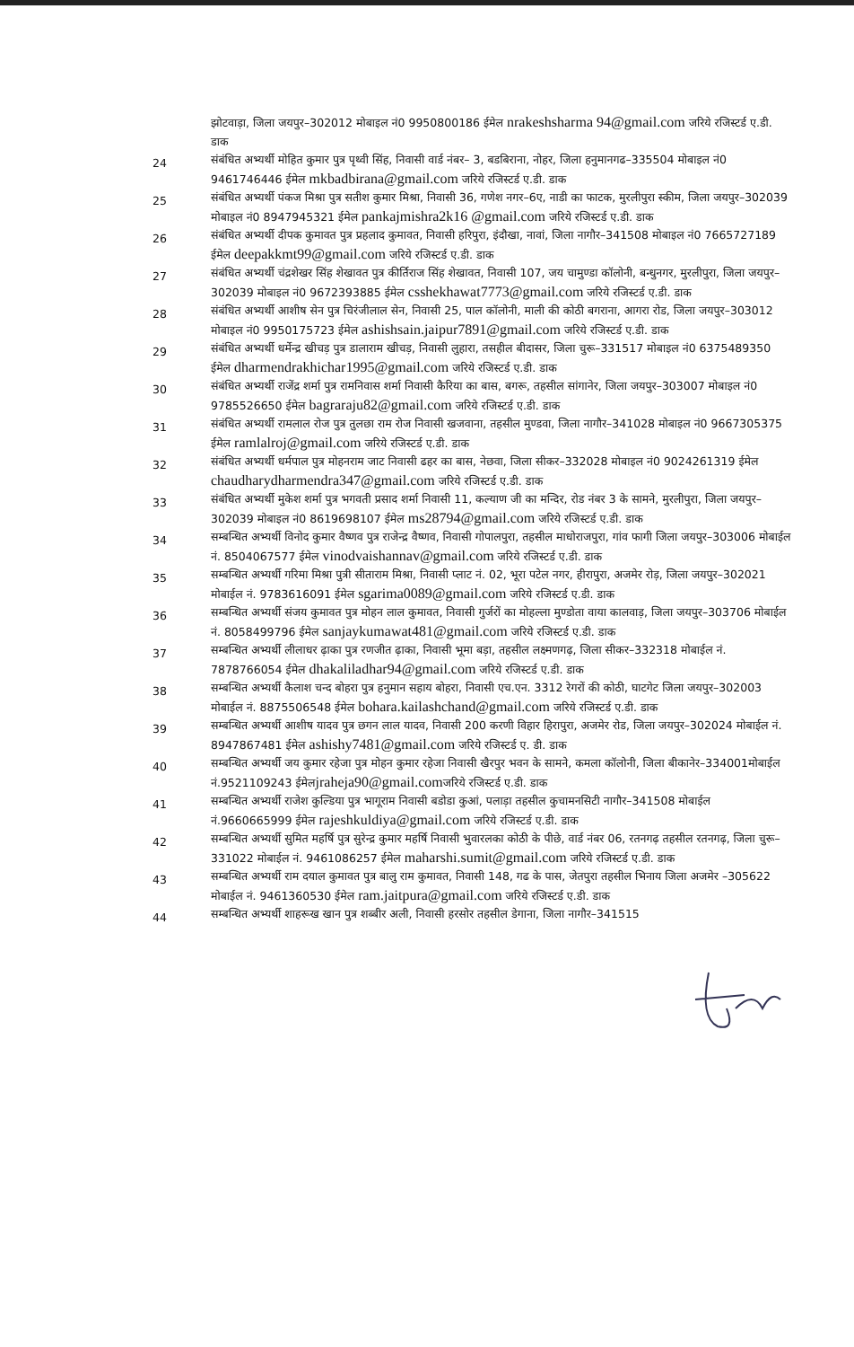झोटवाड़ा, जिला जयपुर–302012 मोबाइल नं0 9950800186 ईमेल nrakeshsharma 94@gmail.com जरिये रजिस्टर्ड ए.डी. डाक
24
संबंधित अभ्यर्थी मोहित कुमार पुत्र पृथ्वी सिंह, निवासी वार्ड नंबर– 3, बडबिराना, नोहर, जिला हनुमानगढ–335504 मोबाइल नं0 9461746446 ईमेल mkbadbirana@gmail.com जरिये रजिस्टर्ड ए.डी. डाक
25
संबंधित अभ्यर्थी पंकज मिश्रा पुत्र सतीश कुमार मिश्रा, निवासी 36, गणेश नगर–6ए, नाडी का फाटक, मुरलीपुरा स्कीम, जिला जयपुर–302039 मोबाइल नं0 8947945321 ईमेल pankajmishra2k16 @gmail.com जरिये रजिस्टर्ड ए.डी. डाक
26
संबंधित अभ्यर्थी दीपक कुमावत पुत्र प्रहलाद कुमावत, निवासी हरिपुरा, इंदौखा, नावां, जिला नागौर–341508 मोबाइल नं0 7665727189 ईमेल deepakkmt99@gmail.com जरिये रजिस्टर्ड ए.डी. डाक
27
संबंधित अभ्यर्थी चंद्रशेखर सिंह शेखावत पुत्र कीर्तिराज सिंह शेखावत, निवासी 107, जय चामुण्डा कॉलोनी, बन्धुनगर, मुरलीपुरा, जिला जयपुर–302039 मोबाइल नं0 9672393885 ईमेल csshekhawat7773@gmail.com जरिये रजिस्टर्ड ए.डी. डाक
28
संबंधित अभ्यर्थी आशीष सेन पुत्र चिरंजीलाल सेन, निवासी 25, पाल कॉलोनी, माली की कोठी बगराना, आगरा रोड, जिला जयपुर–303012 मोबाइल नं0 9950175723 ईमेल ashishsain.jaipur7891@gmail.com जरिये रजिस्टर्ड ए.डी. डाक
29
संबंधित अभ्यर्थी धर्मेन्द्र खीचड़ पुत्र डालाराम खीचड़, निवासी लुहारा, तसहील बीदासर, जिला चुरू–331517 मोबाइल नं0 6375489350 ईमेल dharmendrakhichar1995@gmail.com जरिये रजिस्टर्ड ए.डी. डाक
30
संबंधित अभ्यर्थी राजेंद्र शर्मा पुत्र रामनिवास शर्मा निवासी कैरिया का बास, बगरू, तहसील सांगानेर, जिला जयपुर–303007 मोबाइल नं0 9785526650 ईमेल bagraraju82@gmail.com जरिये रजिस्टर्ड ए.डी. डाक
31
संबंधित अभ्यर्थी रामलाल रोज पुत्र तुलछा राम रोज निवासी खजवाना, तहसील मुण्डवा, जिला नागौर–341028 मोबाइल नं0 9667305375 ईमेल ramlalroj@gmail.com जरिये रजिस्टर्ड ए.डी. डाक
32
संबंधित अभ्यर्थी धर्मपाल पुत्र मोहनराम जाट निवासी ढहर का बास, नेछवा, जिला सीकर–332028 मोबाइल नं0 9024261319 ईमेल chaudharydharmendra347@gmail.com जरिये रजिस्टर्ड ए.डी. डाक
33
संबंधित अभ्यर्थी मुकेश शर्मा पुत्र भगवती प्रसाद शर्मा निवासी 11, कल्याण जी का मन्दिर, रोड नंबर 3 के सामने, मुरलीपुरा, जिला जयपुर–302039 मोबाइल नं0 8619698107 ईमेल ms28794@gmail.com जरिये रजिस्टर्ड ए.डी. डाक
34
सम्बन्धित अभ्यर्थी विनोद कुमार वैष्णव पुत्र राजेन्द्र वैष्णव, निवासी गोपालपुरा, तहसील माधोराजपुरा, गांव फागी जिला जयपुर–303006 मोबाईल नं. 8504067577 ईमेल vinodvaishannav@gmail.com जरिये रजिस्टर्ड ए.डी. डाक
35
सम्बन्धित अभ्यर्थी गरिमा मिश्रा पुत्री सीताराम मिश्रा, निवासी प्लाट नं. 02, भूरा पटेल नगर, हीरापुरा, अजमेर रोड़, जिला जयपुर–302021 मोबाईल नं. 9783616091 ईमेल sgarima0089@gmail.com जरिये रजिस्टर्ड ए.डी. डाक
36
सम्बन्धित अभ्यर्थी संजय कुमावत पुत्र मोहन लाल कुमावत, निवासी गुर्जरों का मोहल्ला मुण्डोता वाया कालवाड़, जिला जयपुर–303706 मोबाईल नं. 8058499796 ईमेल sanjaykumawat481@gmail.com जरिये रजिस्टर्ड ए.डी. डाक
37
सम्बन्धित अभ्यर्थी लीलाधर ढ़ाका पुत्र रणजीत ढ़ाका, निवासी भूमा बड़ा, तहसील लक्ष्मणगढ़, जिला सीकर–332318 मोबाईल नं. 7878766054 ईमेल dhakaliladhar94@gmail.com जरिये रजिस्टर्ड ए.डी. डाक
38
सम्बन्धित अभ्यर्थी कैलाश चन्द बोहरा पुत्र हनुमान सहाय बोहरा, निवासी एच.एन. 3312 रेगरों की कोठी, घाटगेट जिला जयपुर–302003 मोबाईल नं. 8875506548 ईमेल bohara.kailashchand@gmail.com जरिये रजिस्टर्ड ए.डी. डाक
39
सम्बन्धित अभ्यर्थी आशीष यादव पुत्र छगन लाल यादव, निवासी 200 करणी विहार हिरापुरा, अजमेर रोड, जिला जयपुर–302024 मोबाईल नं. 8947867481 ईमेल ashishy7481@gmail.com जरिये रजिस्टर्ड ए. डी. डाक
40
सम्बन्धित अभ्यर्थी जय कुमार रहेजा पुत्र मोहन कुमार रहेजा निवासी खैरपुर भवन के सामने, कमला कॉलोनी, जिला बीकानेर–334001मोबाईल नं.9521109243 ईमेलjraheja90@gmail.comजरिये रजिस्टर्ड ए.डी. डाक
41
सम्बन्धित अभ्यर्थी राजेश कुल्डिया पुत्र भागूराम निवासी बडोडा कुआं, पलाड़ा तहसील कुचामनसिटी नागौर–341508 मोबाईल नं.9660665999 ईमेल rajeshkuldiya@gmail.com जरिये रजिस्टर्ड ए.डी. डाक
42
सम्बन्धित अभ्यर्थी सुमित महर्षि पुत्र सुरेन्द्र कुमार महर्षि निवासी भुवारलका कोठी के पीछे, वार्ड नंबर 06, रतनगढ़ तहसील रतनगढ़, जिला चुरू–331022 मोबाईल नं. 9461086257 ईमेल maharshi.sumit@gmail.com जरिये रजिस्टर्ड ए.डी. डाक
43
सम्बन्धित अभ्यर्थी राम दयाल कुमावत पुत्र बालु राम कुमावत, निवासी 148, गढ के पास, जेतपुरा तहसील भिनाय जिला अजमेर –305622 मोबाईल नं. 9461360530 ईमेल ram.jaitpura@gmail.com जरिये रजिस्टर्ड ए.डी. डाक
44
सम्बन्धित अभ्यर्थी शाहरूख खान पुत्र शब्बीर अली, निवासी हरसोर तहसील डेगाना, जिला नागौर–341515